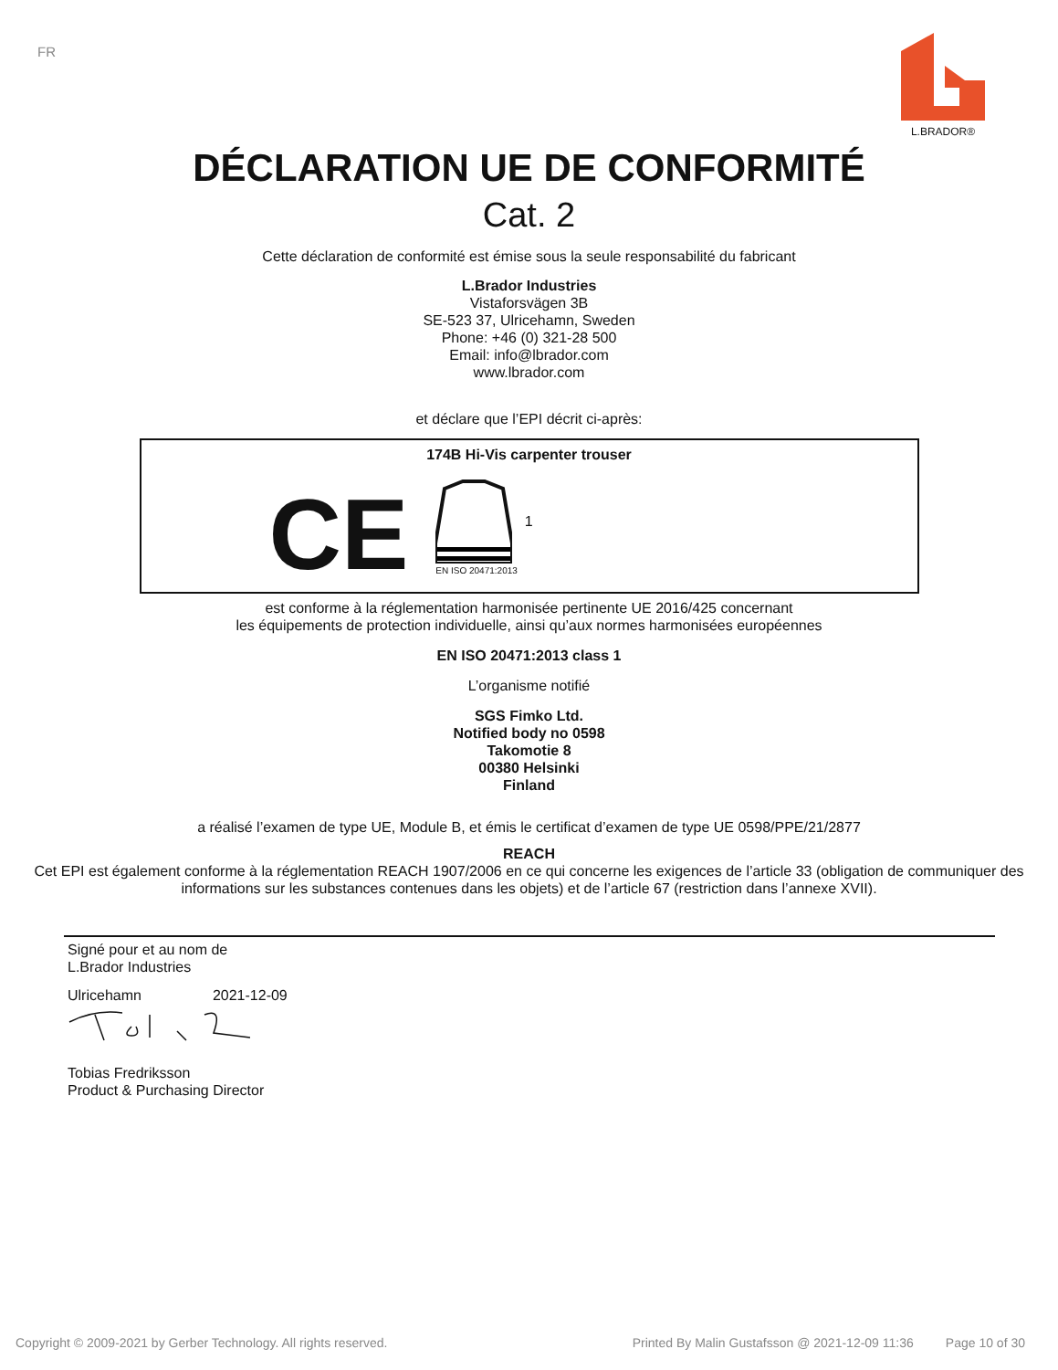FR
L.BRADOR®
DÉCLARATION UE DE CONFORMITÉ
Cat. 2
Cette déclaration de conformité est émise sous la seule responsabilité du fabricant
L.Brador Industries
Vistaforsvägen 3B
SE-523 37, Ulricehamn, Sweden
Phone: +46 (0) 321-28 500
Email: info@lbrador.com
www.lbrador.com
et déclare que l’EPI décrit ci-après:
174B Hi-Vis carpenter trouser
CE
EN ISO 20471:2013
1
est conforme à la réglementation harmonisée pertinente UE 2016/425 concernant
les équipements de protection individuelle, ainsi qu’aux normes harmonisées européennes
EN ISO 20471:2013 class 1
L’organisme notifié
SGS Fimko Ltd.
Notified body no 0598
Takomotie 8
00380 Helsinki
Finland
a réalisé l’examen de type UE, Module B, et émis le certificat d’examen de type UE 0598/PPE/21/2877
REACH
Cet EPI est également conforme à la réglementation REACH 1907/2006 en ce qui concerne les exigences de l’article 33 (obligation de communiquer des informations sur les substances contenues dans les objets) et de l’article 67 (restriction dans l’annexe XVII).
Signé pour et au nom de
L.Brador Industries
Ulricehamn 2021-12-09
Tobias Fredriksson
Product & Purchasing Director
Copyright © 2009-2021 by Gerber Technology. All rights reserved. Printed By Malin Gustafsson @ 2021-12-09 11:36 Page 10 of 30